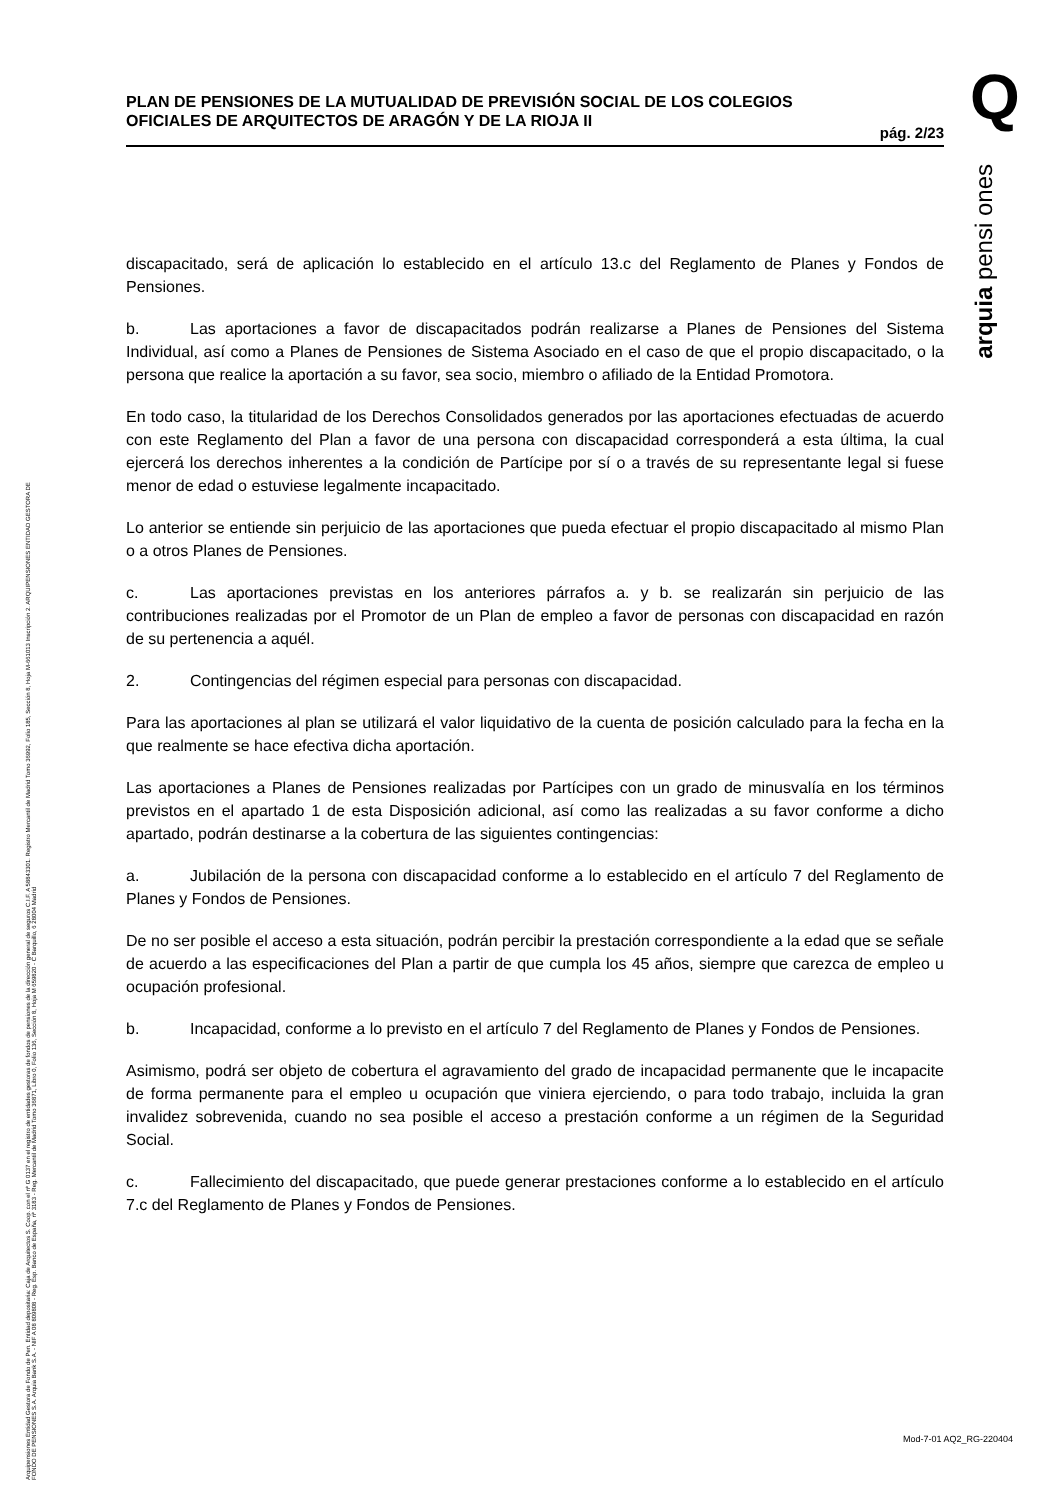Q
arquia pensi ones
Arquipensiones Entidad Gestora de Fondo de Pen. Entidad depositaria: Caja de Arquitectos S. Coop. con el nº G 0137 en el registro de entidades gestoras de fondos de pensiones de la dirección general de seguros C.I.F. A 58843301. Registro Mercantil de Madrid Tomo 36992, Folio 185, Sección 8, Hoja M-661013 Inscripción 2. ARQUIPENSIONES ENTIDAD GESTORA DE FONDO DE PENSIONES S.A. Arquia Bank S.A. - NIF A 08 809808 - Reg. Esp. Banco de España, nº 3183 - Reg. Mercantil de Madrid Tomo 36871, Libro 0, Folio 136, Sección 8, Hoja M 659820 - C Barquillo, 6 28004 Madrid
PLAN DE PENSIONES DE LA MUTUALIDAD DE PREVISIÓN SOCIAL DE LOS COLEGIOS OFICIALES DE ARQUITECTOS DE ARAGÓN Y DE LA RIOJA II
pág. 2/23
discapacitado, será de aplicación lo establecido en el artículo 13.c del Reglamento de Planes y Fondos de Pensiones.
b. Las aportaciones a favor de discapacitados podrán realizarse a Planes de Pensiones del Sistema Individual, así como a Planes de Pensiones de Sistema Asociado en el caso de que el propio discapacitado, o la persona que realice la aportación a su favor, sea socio, miembro o afiliado de la Entidad Promotora.
En todo caso, la titularidad de los Derechos Consolidados generados por las aportaciones efectuadas de acuerdo con este Reglamento del Plan a favor de una persona con discapacidad corresponderá a esta última, la cual ejercerá los derechos inherentes a la condición de Partícipe por sí o a través de su representante legal si fuese menor de edad o estuviese legalmente incapacitado.
Lo anterior se entiende sin perjuicio de las aportaciones que pueda efectuar el propio discapacitado al mismo Plan o a otros Planes de Pensiones.
c. Las aportaciones previstas en los anteriores párrafos a. y b. se realizarán sin perjuicio de las contribuciones realizadas por el Promotor de un Plan de empleo a favor de personas con discapacidad en razón de su pertenencia a aquél.
2. Contingencias del régimen especial para personas con discapacidad.
Para las aportaciones al plan se utilizará el valor liquidativo de la cuenta de posición calculado para la fecha en la que realmente se hace efectiva dicha aportación.
Las aportaciones a Planes de Pensiones realizadas por Partícipes con un grado de minusvalía en los términos previstos en el apartado 1 de esta Disposición adicional, así como las realizadas a su favor conforme a dicho apartado, podrán destinarse a la cobertura de las siguientes contingencias:
a. Jubilación de la persona con discapacidad conforme a lo establecido en el artículo 7 del Reglamento de Planes y Fondos de Pensiones.
De no ser posible el acceso a esta situación, podrán percibir la prestación correspondiente a la edad que se señale de acuerdo a las especificaciones del Plan a partir de que cumpla los 45 años, siempre que carezca de empleo u ocupación profesional.
b. Incapacidad, conforme a lo previsto en el artículo 7 del Reglamento de Planes y Fondos de Pensiones.
Asimismo, podrá ser objeto de cobertura el agravamiento del grado de incapacidad permanente que le incapacite de forma permanente para el empleo u ocupación que viniera ejerciendo, o para todo trabajo, incluida la gran invalidez sobrevenida, cuando no sea posible el acceso a prestación conforme a un régimen de la Seguridad Social.
c. Fallecimiento del discapacitado, que puede generar prestaciones conforme a lo establecido en el artículo 7.c del Reglamento de Planes y Fondos de Pensiones.
Mod-7-01 AQ2_RG-220404